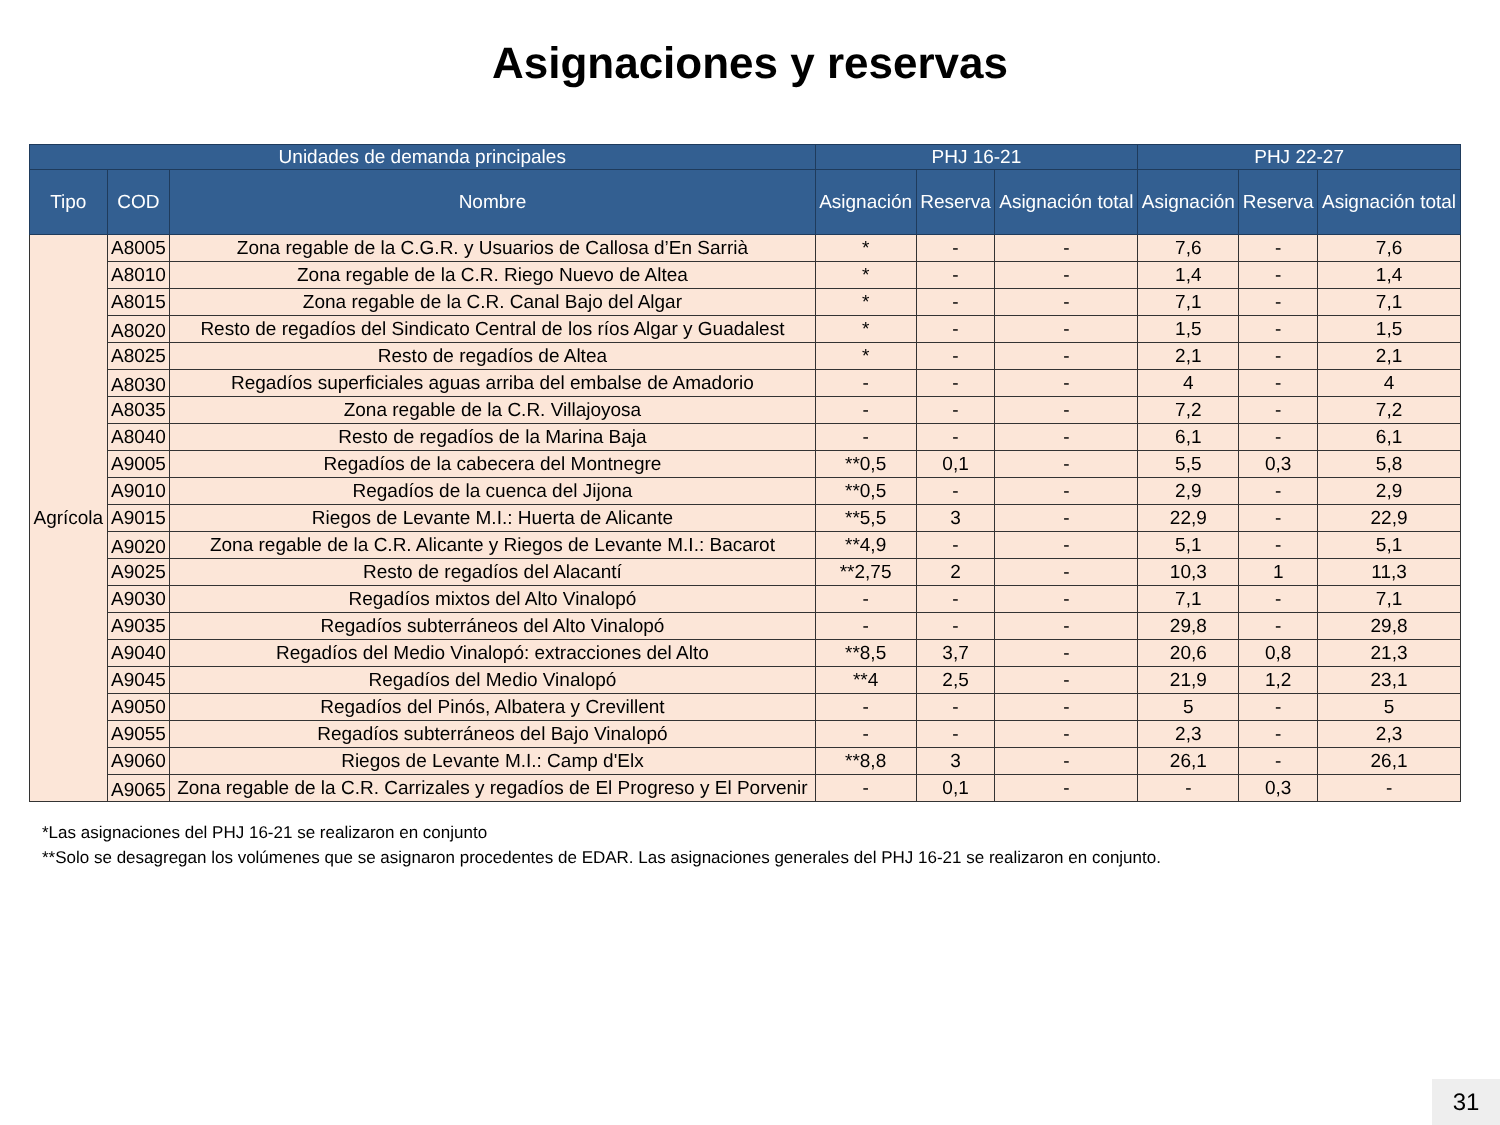Asignaciones y reservas
| Unidades de demanda principales | | | PHJ 16-21 | | | PHJ 22-27 | | |
| --- | --- | --- | --- | --- | --- | --- | --- | --- |
| Tipo | COD | Nombre | Asignación | Reserva | Asignación total | Asignación | Reserva | Asignación total |
| Agrícola | A8005 | Zona regable de la C.G.R. y Usuarios de Callosa d’En Sarrià | * | - | - | 7,6 | - | 7,6 |
| | A8010 | Zona regable de la C.R. Riego Nuevo de Altea | * | - | - | 1,4 | - | 1,4 |
| | A8015 | Zona regable de la C.R. Canal Bajo del Algar | * | - | - | 7,1 | - | 7,1 |
| | A8020 | Resto de regadíos del Sindicato Central de los ríos Algar y Guadalest | * | - | - | 1,5 | - | 1,5 |
| | A8025 | Resto de regadíos de Altea | * | - | - | 2,1 | - | 2,1 |
| | A8030 | Regadíos superficiales aguas arriba del embalse de Amadorio | - | - | - | 4 | - | 4 |
| | A8035 | Zona regable de la C.R. Villajoyosa | - | - | - | 7,2 | - | 7,2 |
| | A8040 | Resto de regadíos de la Marina Baja | - | - | - | 6,1 | - | 6,1 |
| | A9005 | Regadíos de la cabecera del Montnegre | **0,5 | 0,1 | - | 5,5 | 0,3 | 5,8 |
| | A9010 | Regadíos de la cuenca del Jijona | **0,5 | - | - | 2,9 | - | 2,9 |
| | A9015 | Riegos de Levante M.I.: Huerta de Alicante | **5,5 | 3 | - | 22,9 | - | 22,9 |
| | A9020 | Zona regable de la C.R. Alicante y Riegos de Levante M.I.: Bacarot | **4,9 | - | - | 5,1 | - | 5,1 |
| | A9025 | Resto de regadíos del Alacantí | **2,75 | 2 | - | 10,3 | 1 | 11,3 |
| | A9030 | Regadíos mixtos del Alto Vinalopó | - | - | - | 7,1 | - | 7,1 |
| | A9035 | Regadíos subterráneos del Alto Vinalopó | - | - | - | 29,8 | - | 29,8 |
| | A9040 | Regadíos del Medio Vinalopó: extracciones del Alto | **8,5 | 3,7 | - | 20,6 | 0,8 | 21,3 |
| | A9045 | Regadíos del Medio Vinalopó | **4 | 2,5 | - | 21,9 | 1,2 | 23,1 |
| | A9050 | Regadíos del Pinós, Albatera y Crevillent | - | - | - | 5 | - | 5 |
| | A9055 | Regadíos subterráneos del Bajo Vinalopó | - | - | - | 2,3 | - | 2,3 |
| | A9060 | Riegos de Levante M.I.: Camp d'Elx | **8,8 | 3 | - | 26,1 | - | 26,1 |
| | A9065 | Zona regable de la C.R. Carrizales y regadíos de El Progreso y El Porvenir | - | 0,1 | - | - | 0,3 | - |
*Las asignaciones del PHJ 16-21 se realizaron en conjunto
**Solo se desagregan los volúmenes que se asignaron procedentes de EDAR. Las asignaciones generales del PHJ 16-21 se realizaron en conjunto.
31